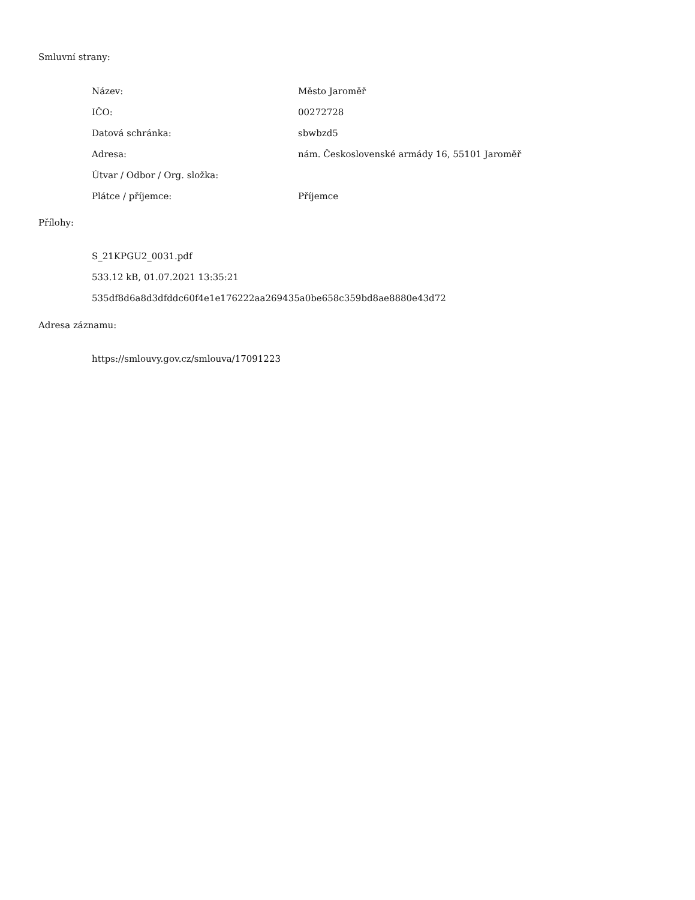Smluvní strany:
| Název: | Město Jaroměř |
| IČO: | 00272728 |
| Datová schránka: | sbwbzd5 |
| Adresa: | nám. Československé armády 16, 55101 Jaroměř |
| Útvar / Odbor / Org. složka: | |
| Plátce / příjemce: | Příjemce |
Přílohy:
S_21KPGU2_0031.pdf
533.12 kB, 01.07.2021 13:35:21
535df8d6a8d3dfddc60f4e1e176222aa269435a0be658c359bd8ae8880e43d72
Adresa záznamu:
https://smlouvy.gov.cz/smlouva/17091223